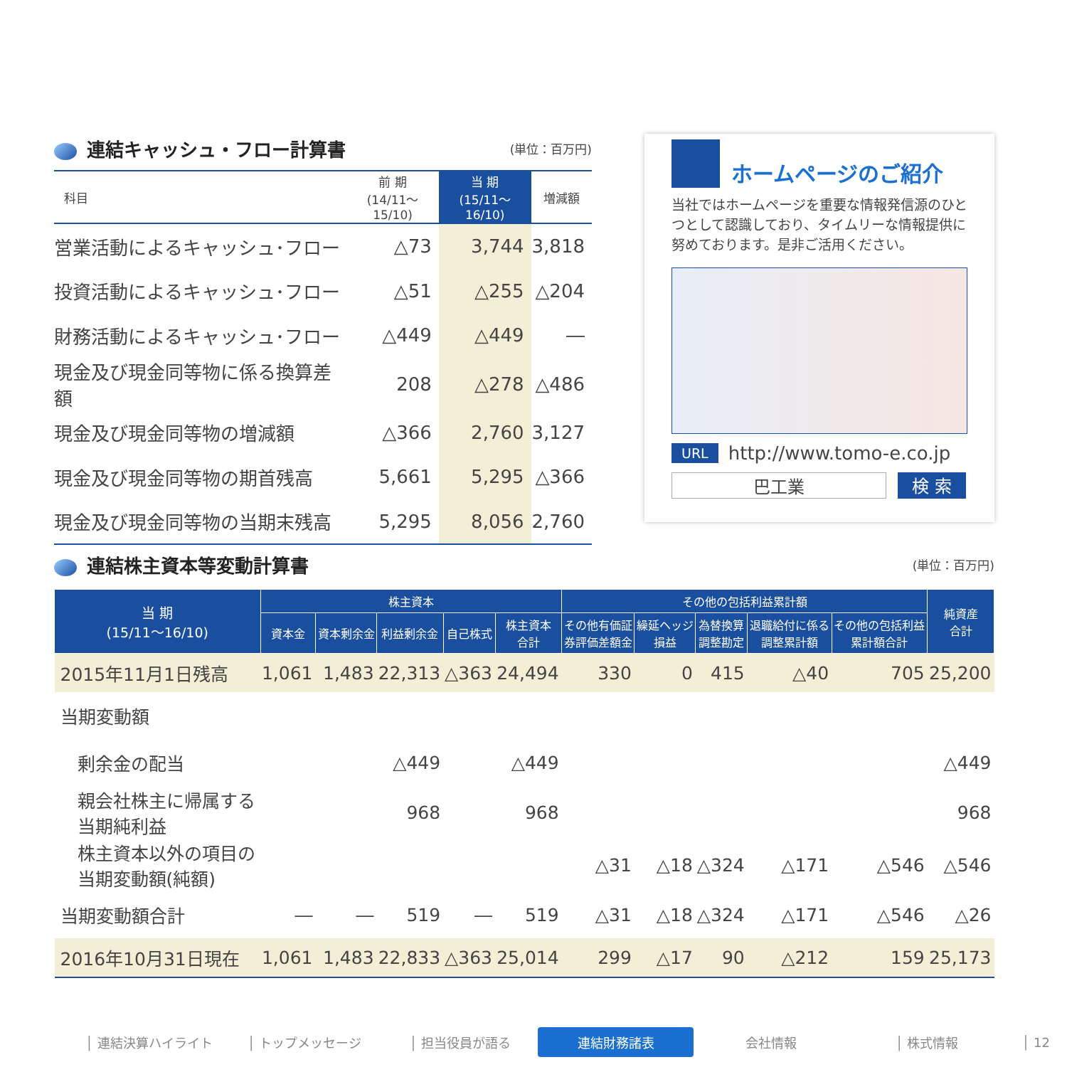連結キャッシュ・フロー計算書 (単位：百万円)
| 科目 | 前 期 (14/11～15/10) | 当 期 (15/11～16/10) | 増減額 |
| --- | --- | --- | --- |
| 営業活動によるキャッシュ･フロー | △73 | 3,744 | 3,818 |
| 投資活動によるキャッシュ･フロー | △51 | △255 | △204 |
| 財務活動によるキャッシュ･フロー | △449 | △449 | ― |
| 現金及び現金同等物に係る換算差額 | 208 | △278 | △486 |
| 現金及び現金同等物の増減額 | △366 | 2,760 | 3,127 |
| 現金及び現金同等物の期首残高 | 5,661 | 5,295 | △366 |
| 現金及び現金同等物の当期末残高 | 5,295 | 8,056 | 2,760 |
ホームページのご紹介
当社ではホームページを重要な情報発信源のひとつとして認識しており、タイムリーな情報提供に努めております。是非ご活用ください。
URL http://www.tomo-e.co.jp
巴工業 検 索
連結株主資本等変動計算書 (単位：百万円)
| 当 期 (15/11～16/10) | 株主資本 | | | | | その他の包括利益累計額 | | | | | 純資産 合計 |
| --- | --- | --- | --- | --- | --- | --- | --- | --- | --- | --- | --- |
| | 資本金 | 資本剰余金 | 利益剰余金 | 自己株式 | 株主資本 合計 | その他有価証 券評価差額金 | 繰延ヘッジ 損益 | 為替換算 調整勘定 | 退職給付に係る 調整累計額 | その他の包括利益 累計額合計 | |
| 2015年11月1日残高 | 1,061 | 1,483 | 22,313 | △363 | 24,494 | 330 | 0 | 415 | △40 | 705 | 25,200 |
| 当期変動額 | | | | | | | | | | | |
| 剰余金の配当 | | | △449 | | △449 | | | | | | △449 |
| 親会社株主に帰属する 当期純利益 | | | 968 | | 968 | | | | | | 968 |
| 株主資本以外の項目の 当期変動額(純額) | | | | | | △31 | △18 | △324 | △171 | △546 | △546 |
| 当期変動額合計 | ― | ― | 519 | ― | 519 | △31 | △18 | △324 | △171 | △546 | △26 |
| 2016年10月31日現在 | 1,061 | 1,483 | 22,833 | △363 | 25,014 | 299 | △17 | 90 | △212 | 159 | 25,173 |
│ 連結決算ハイライト │ トップメッセージ │ 担当役員が語る 連結財務諸表 会社情報 │ 株式情報 │ 12